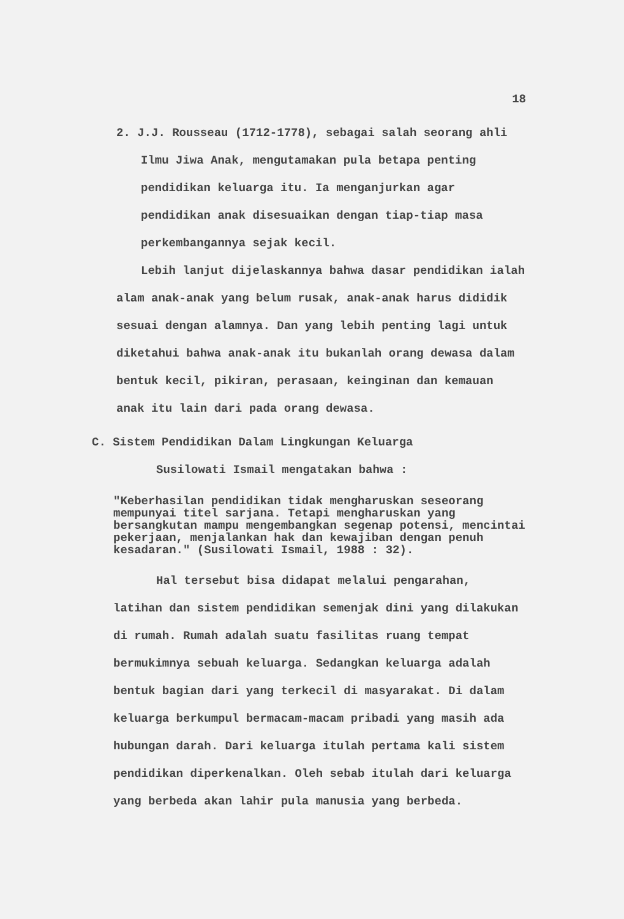18
2. J.J. Rousseau (1712-1778), sebagai salah seorang ahli Ilmu Jiwa Anak, mengutamakan pula betapa penting pendidikan keluarga itu. Ia menganjurkan agar pendidikan anak disesuaikan dengan tiap-tiap masa perkembangannya sejak kecil.
Lebih lanjut dijelaskannya bahwa dasar pendidikan ialah alam anak-anak yang belum rusak, anak-anak harus dididik sesuai dengan alamnya. Dan yang lebih penting lagi untuk diketahui bahwa anak-anak itu bukanlah orang dewasa dalam bentuk kecil, pikiran, perasaan, keinginan dan kemauan anak itu lain dari pada orang dewasa.
C. Sistem Pendidikan Dalam Lingkungan Keluarga
Susilowati Ismail mengatakan bahwa :
"Keberhasilan pendidikan tidak mengharuskan seseorang mempunyai titel sarjana. Tetapi mengharuskan yang bersangkutan mampu mengembangkan segenap potensi, mencintai pekerjaan, menjalankan hak dan kewajiban dengan penuh kesadaran." (Susilowati Ismail, 1988 : 32).
Hal tersebut bisa didapat melalui pengarahan, latihan dan sistem pendidikan semenjak dini yang dilakukan di rumah. Rumah adalah suatu fasilitas ruang tempat bermukimnya sebuah keluarga. Sedangkan keluarga adalah bentuk bagian dari yang terkecil di masyarakat. Di dalam keluarga berkumpul bermacam-macam pribadi yang masih ada hubungan darah. Dari keluarga itulah pertama kali sistem pendidikan diperkenalkan. Oleh sebab itulah dari keluarga yang berbeda akan lahir pula manusia yang berbeda.